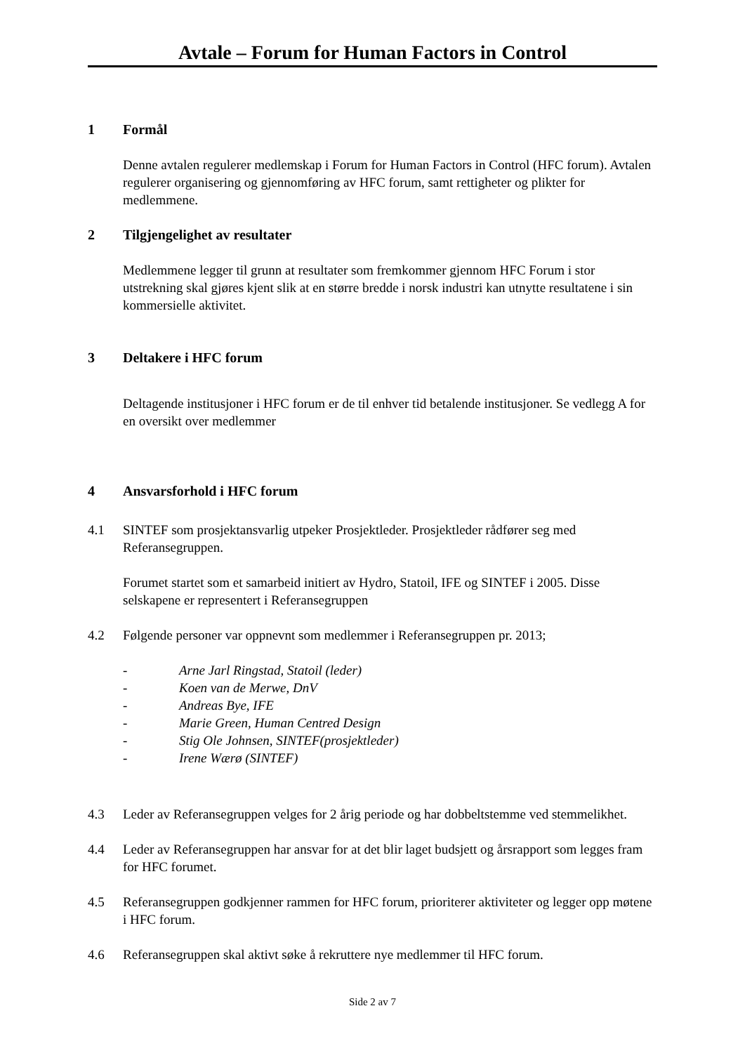Avtale – Forum for Human Factors in Control
1 Formål
Denne avtalen regulerer medlemskap i Forum for Human Factors in Control (HFC forum). Avtalen regulerer organisering og gjennomføring av HFC forum, samt rettigheter og plikter for medlemmene.
2 Tilgjengelighet av resultater
Medlemmene legger til grunn at resultater som fremkommer gjennom HFC Forum i stor utstrekning skal gjøres kjent slik at en større bredde i norsk industri kan utnytte resultatene i sin kommersielle aktivitet.
3 Deltakere i HFC forum
Deltagende institusjoner i HFC forum er de til enhver tid betalende institusjoner. Se vedlegg A for en oversikt over medlemmer
4 Ansvarsforhold i HFC forum
4.1 SINTEF som prosjektansvarlig utpeker Prosjektleder. Prosjektleder rådfører seg med Referansegruppen.
Forumet startet som et samarbeid initiert av Hydro, Statoil, IFE og SINTEF i 2005. Disse selskapene er representert i Referansegruppen
4.2 Følgende personer var oppnevnt som medlemmer i Referansegruppen pr. 2013;
- Arne Jarl Ringstad, Statoil (leder)
- Koen van de Merwe, DnV
- Andreas Bye, IFE
- Marie Green, Human Centred Design
- Stig Ole Johnsen, SINTEF(prosjektleder)
- Irene Wærø (SINTEF)
4.3 Leder av Referansegruppen velges for 2 årig periode og har dobbeltstemme ved stemmelikhet.
4.4 Leder av Referansegruppen har ansvar for at det blir laget budsjett og årsrapport som legges fram for HFC forumet.
4.5 Referansegruppen godkjenner rammen for HFC forum, prioriterer aktiviteter og legger opp møtene i HFC forum.
4.6 Referansegruppen skal aktivt søke å rekruttere nye medlemmer til HFC forum.
Side 2 av 7